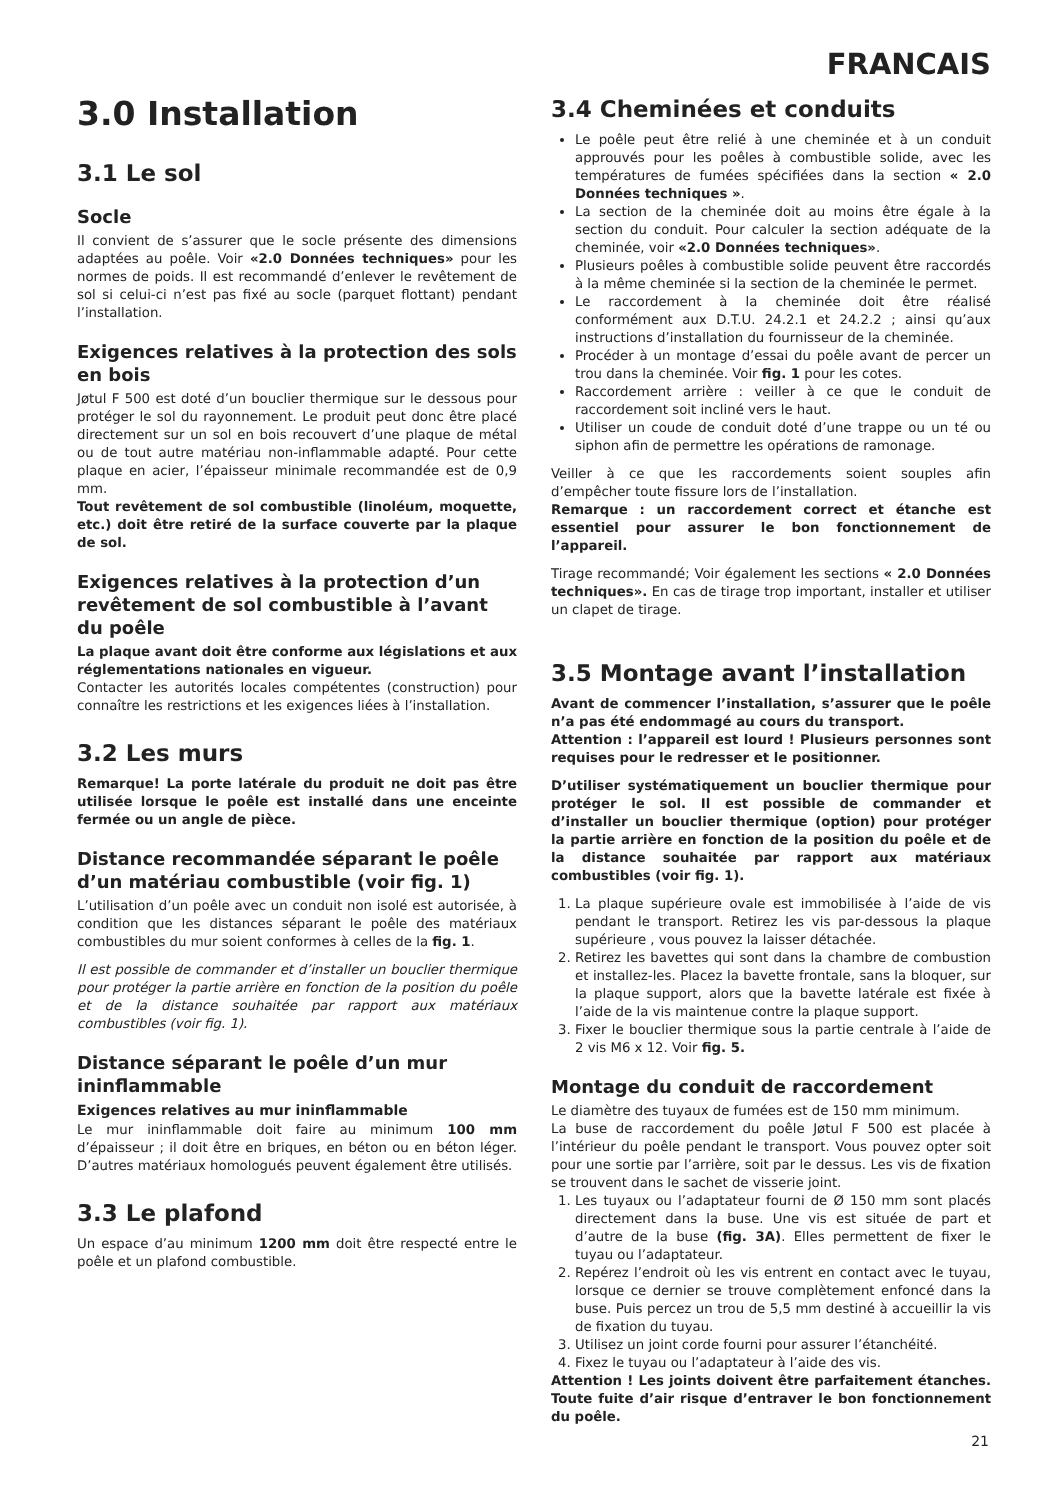FRANCAIS
3.0 Installation
3.1 Le sol
Socle
Il convient de s’assurer que le socle présente des dimensions adaptées au poêle. Voir «2.0 Données techniques» pour les normes de poids. Il est recommandé d’enlever le revêtement de sol si celui-ci n’est pas fixé au socle (parquet flottant) pendant l’installation.
Exigences relatives à la protection des sols en bois
Jøtul F 500 est doté d’un bouclier thermique sur le dessous pour protéger le sol du rayonnement. Le produit peut donc être placé directement sur un sol en bois recouvert d’une plaque de métal ou de tout autre matériau non-inflammable adapté. Pour cette plaque en acier, l’épaisseur minimale recommandée est de 0,9 mm.
Tout revêtement de sol combustible (linoléum, moquette, etc.) doit être retiré de la surface couverte par la plaque de sol.
Exigences relatives à la protection d’un revêtement de sol combustible à l’avant du poêle
La plaque avant doit être conforme aux législations et aux réglementations nationales en vigueur.
Contacter les autorités locales compétentes (construction) pour connaître les restrictions et les exigences liées à l’installation.
3.2 Les murs
Remarque! La porte latérale du produit ne doit pas être utilisée lorsque le poêle est installé dans une enceinte fermée ou un angle de pièce.
Distance recommandée séparant le poêle d’un matériau combustible (voir fig. 1)
L’utilisation d’un poêle avec un conduit non isolé est autorisée, à condition que les distances séparant le poêle des matériaux combustibles du mur soient conformes à celles de la fig. 1.
Il est possible de commander et d’installer un bouclier thermique pour protéger la partie arrière en fonction de la position du poêle et de la distance souhaitée par rapport aux matériaux combustibles (voir fig. 1).
Distance séparant le poêle d’un mur ininflammable
Exigences relatives au mur ininflammable
Le mur ininflammable doit faire au minimum 100 mm d’épaisseur ; il doit être en briques, en béton ou en béton léger. D’autres matériaux homologués peuvent également être utilisés.
3.3 Le plafond
Un espace d’au minimum 1200 mm doit être respecté entre le poêle et un plafond combustible.
3.4 Cheminées et conduits
Le poêle peut être relié à une cheminée et à un conduit approuvés pour les poêles à combustible solide, avec les températures de fumées spécifiées dans la section « 2.0 Données techniques ».
La section de la cheminée doit au moins être égale à la section du conduit. Pour calculer la section adéquate de la cheminée, voir «2.0 Données techniques».
Plusieurs poêles à combustible solide peuvent être raccordés à la même cheminée si la section de la cheminée le permet.
Le raccordement à la cheminée doit être réalisé conformément aux D.T.U. 24.2.1 et 24.2.2 ; ainsi qu’aux instructions d’installation du fournisseur de la cheminée.
Procéder à un montage d’essai du poêle avant de percer un trou dans la cheminée. Voir fig. 1 pour les cotes.
Raccordement arrière : veiller à ce que le conduit de raccordement soit incliné vers le haut.
Utiliser un coude de conduit doté d’une trappe ou un té ou siphon afin de permettre les opérations de ramonage.
Veiller à ce que les raccordements soient souples afin d’empêcher toute fissure lors de l’installation.
Remarque : un raccordement correct et étanche est essentiel pour assurer le bon fonctionnement de l’appareil.
Tirage recommandé; Voir également les sections « 2.0 Données techniques». En cas de tirage trop important, installer et utiliser un clapet de tirage.
3.5 Montage avant l’installation
Avant de commencer l’installation, s’assurer que le poêle n’a pas été endommagé au cours du transport.
Attention : l’appareil est lourd ! Plusieurs personnes sont requises pour le redresser et le positionner.
D’utiliser systématiquement un bouclier thermique pour protéger le sol. Il est possible de commander et d’installer un bouclier thermique (option) pour protéger la partie arrière en fonction de la position du poêle et de la distance souhaitée par rapport aux matériaux combustibles (voir fig. 1).
1. La plaque supérieure ovale est immobilisée à l’aide de vis pendant le transport. Retirez les vis par-dessous la plaque supérieure , vous pouvez la laisser détachée.
2. Retirez les bavettes qui sont dans la chambre de combustion et installez-les. Placez la bavette frontale, sans la bloquer, sur la plaque support, alors que la bavette latérale est fixée à l’aide de la vis maintenue contre la plaque support.
3. Fixer le bouclier thermique sous la partie centrale à l’aide de 2 vis M6 x 12. Voir fig. 5.
Montage du conduit de raccordement
Le diamètre des tuyaux de fumées est de 150 mm minimum.
La buse de raccordement du poêle Jøtul F 500 est placée à l’intérieur du poêle pendant le transport. Vous pouvez opter soit pour une sortie par l’arrière, soit par le dessus. Les vis de fixation se trouvent dans le sachet de visserie joint.
1. Les tuyaux ou l’adaptateur fourni de Ø 150 mm sont placés directement dans la buse. Une vis est située de part et d’autre de la buse (fig. 3A). Elles permettent de fixer le tuyau ou l’adaptateur.
2. Repérez l’endroit où les vis entrent en contact avec le tuyau, lorsque ce dernier se trouve complètement enfoncé dans la buse. Puis percez un trou de 5,5 mm destiné à accueillir la vis de fixation du tuyau.
3. Utilisez un joint corde fourni pour assurer l’étanchéité.
4. Fixez le tuyau ou l’adaptateur à l’aide des vis.
Attention ! Les joints doivent être parfaitement étanches. Toute fuite d’air risque d’entraver le bon fonctionnement du poêle.
21